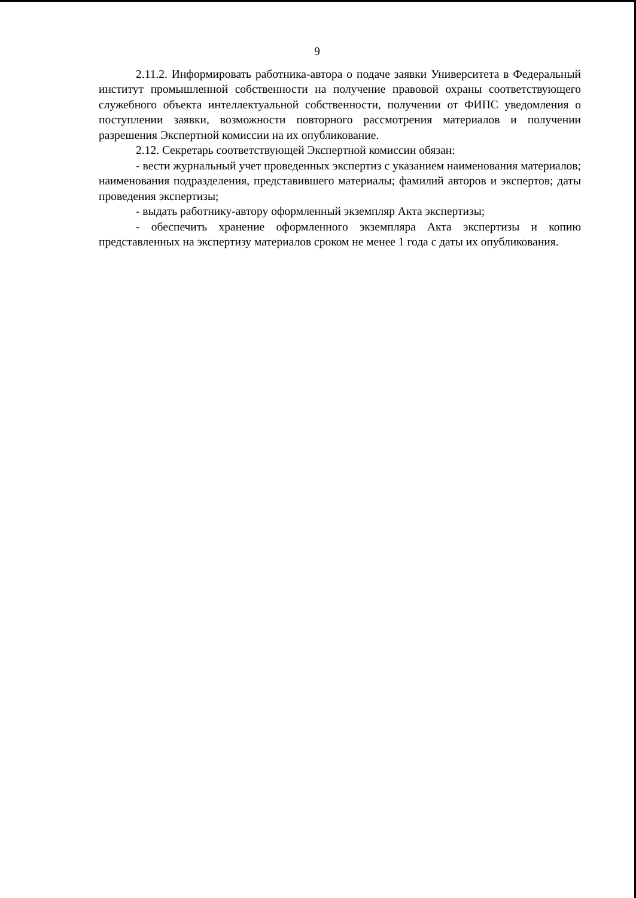9
2.11.2. Информировать работника-автора о подаче заявки Университета в Федеральный институт промышленной собственности на получение правовой охраны соответствующего служебного объекта интеллектуальной собственности, получении от ФИПС уведомления о поступлении заявки, возможности повторного рассмотрения материалов и получении разрешения Экспертной комиссии на их опубликование.
2.12. Секретарь соответствующей Экспертной комиссии обязан:
- вести журнальный учет проведенных экспертиз с указанием наименования материалов; наименования подразделения, представившего материалы; фамилий авторов и экспертов; даты проведения экспертизы;
- выдать работнику-автору оформленный экземпляр Акта экспертизы;
- обеспечить хранение оформленного экземпляра Акта экспертизы и копию представленных на экспертизу материалов сроком не менее 1 года с даты их опубликования.